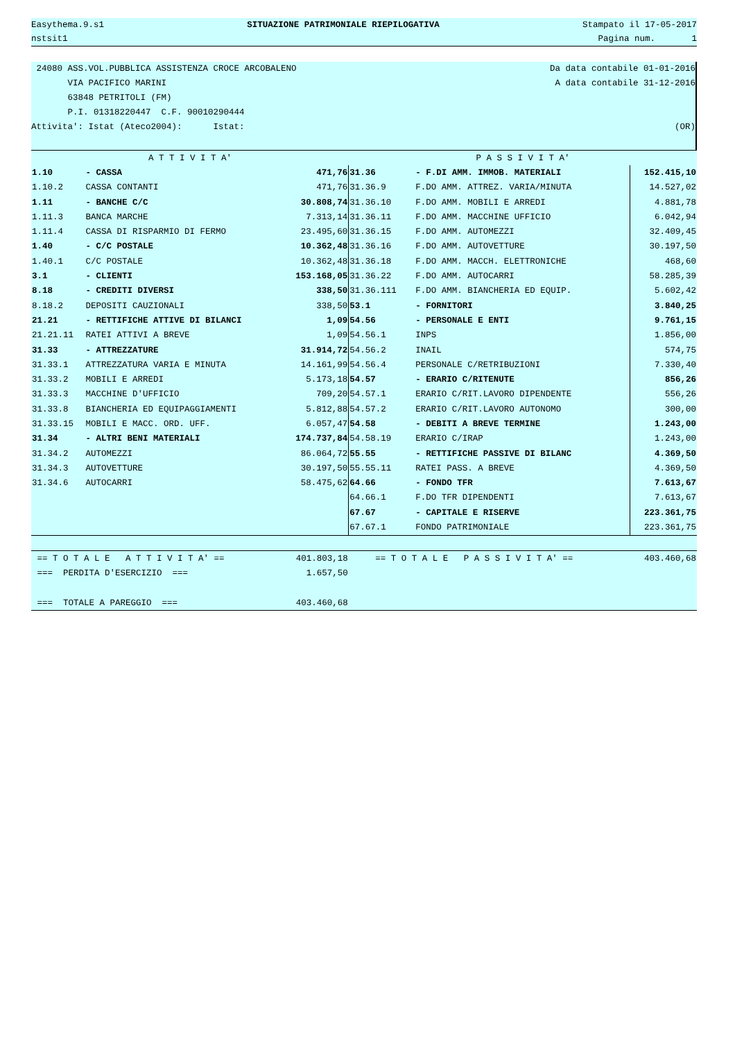Easythema.9.s1 SITUAZIONE PATRIMONIALE RIEPILOGATIVA Stampato il 17-05-2017
nstsit1 Pagina num. 1
24080 ASS.VOL.PUBBLICA ASSISTENZA CROCE ARCOBALENO Da data contabile 01-01-2016
VIA PACIFICO MARINI A data contabile 31-12-2016
63848 PETRITOLI (FM)
P.I. 01318220447 C.F. 90010290444
Attivita': Istat (Ateco2004): Istat: (OR)
| A T T I V I T A' | | | P A S S I V I T A' | | |
| --- | --- | --- | --- | --- | --- |
| 1.10 | - CASSA | 471,76 | 31.36 | - F.DI AMM. IMMOB. MATERIALI | 152.415,10 |
| 1.10.2 | CASSA CONTANTI | 471,76 | 31.36.9 | F.DO AMM. ATTREZ. VARIA/MINUTA | 14.527,02 |
| 1.11 | - BANCHE C/C | 30.808,74 | 31.36.10 | F.DO AMM. MOBILI E ARREDI | 4.881,78 |
| 1.11.3 | BANCA MARCHE | 7.313,14 | 31.36.11 | F.DO AMM. MACCHINE UFFICIO | 6.042,94 |
| 1.11.4 | CASSA DI RISPARMIO DI FERMO | 23.495,60 | 31.36.15 | F.DO AMM. AUTOMEZZI | 32.409,45 |
| 1.40 | - C/C POSTALE | 10.362,48 | 31.36.16 | F.DO AMM. AUTOVETTURE | 30.197,50 |
| 1.40.1 | C/C POSTALE | 10.362,48 | 31.36.18 | F.DO AMM. MACCH. ELETTRONICHE | 468,60 |
| 3.1 | - CLIENTI | 153.168,05 | 31.36.22 | F.DO AMM. AUTOCARRI | 58.285,39 |
| 8.18 | - CREDITI DIVERSI | 338,50 | 31.36.111 | F.DO AMM. BIANCHERIA ED EQUIP. | 5.602,42 |
| 8.18.2 | DEPOSITI CAUZIONALI | 338,50 | 53.1 | - FORNITORI | 3.840,25 |
| 21.21 | - RETTIFICHE ATTIVE DI BILANCI | 1,09 | 54.56 | - PERSONALE E ENTI | 9.761,15 |
| 21.21.11 | RATEI ATTIVI A BREVE | 1,09 | 54.56.1 | INPS | 1.856,00 |
| 31.33 | - ATTREZZATURE | 31.914,72 | 54.56.2 | INAIL | 574,75 |
| 31.33.1 | ATTREZZATURA VARIA E MINUTA | 14.161,99 | 54.56.4 | PERSONALE C/RETRIBUZIONI | 7.330,40 |
| 31.33.2 | MOBILI E ARREDI | 5.173,18 | 54.57 | - ERARIO C/RITENUTE | 856,26 |
| 31.33.3 | MACCHINE D'UFFICIO | 709,20 | 54.57.1 | ERARIO C/RIT.LAVORO DIPENDENTE | 556,26 |
| 31.33.8 | BIANCHERIA ED EQUIPAGGIAMENTI | 5.812,88 | 54.57.2 | ERARIO C/RIT.LAVORO AUTONOMO | 300,00 |
| 31.33.15 | MOBILI E MACC. ORD. UFF. | 6.057,47 | 54.58 | - DEBITI A BREVE TERMINE | 1.243,00 |
| 31.34 | - ALTRI BENI MATERIALI | 174.737,84 | 54.58.19 | ERARIO C/IRAP | 1.243,00 |
| 31.34.2 | AUTOMEZZI | 86.064,72 | 55.55 | - RETTIFICHE PASSIVE DI BILANC | 4.369,50 |
| 31.34.3 | AUTOVETTURE | 30.197,50 | 55.55.11 | RATEI PASS. A BREVE | 4.369,50 |
| 31.34.6 | AUTOCARRI | 58.475,62 | 64.66 | - FONDO TFR | 7.613,67 |
| | | | 64.66.1 | F.DO TFR DIPENDENTI | 7.613,67 |
| | | | 67.67 | - CAPITALE E RISERVE | 223.361,75 |
| | | | 67.67.1 | FONDO PATRIMONIALE | 223.361,75 |
| == T O T A L E A T T I V I T A' == | | 401.803,18 | == T O T A L E P A S S I V I T A' == | | 403.460,68 |
| === PERDITA D'ESERCIZIO === | | 1.657,50 | | | |
| === TOTALE A PAREGGIO === | | 403.460,68 | | | |